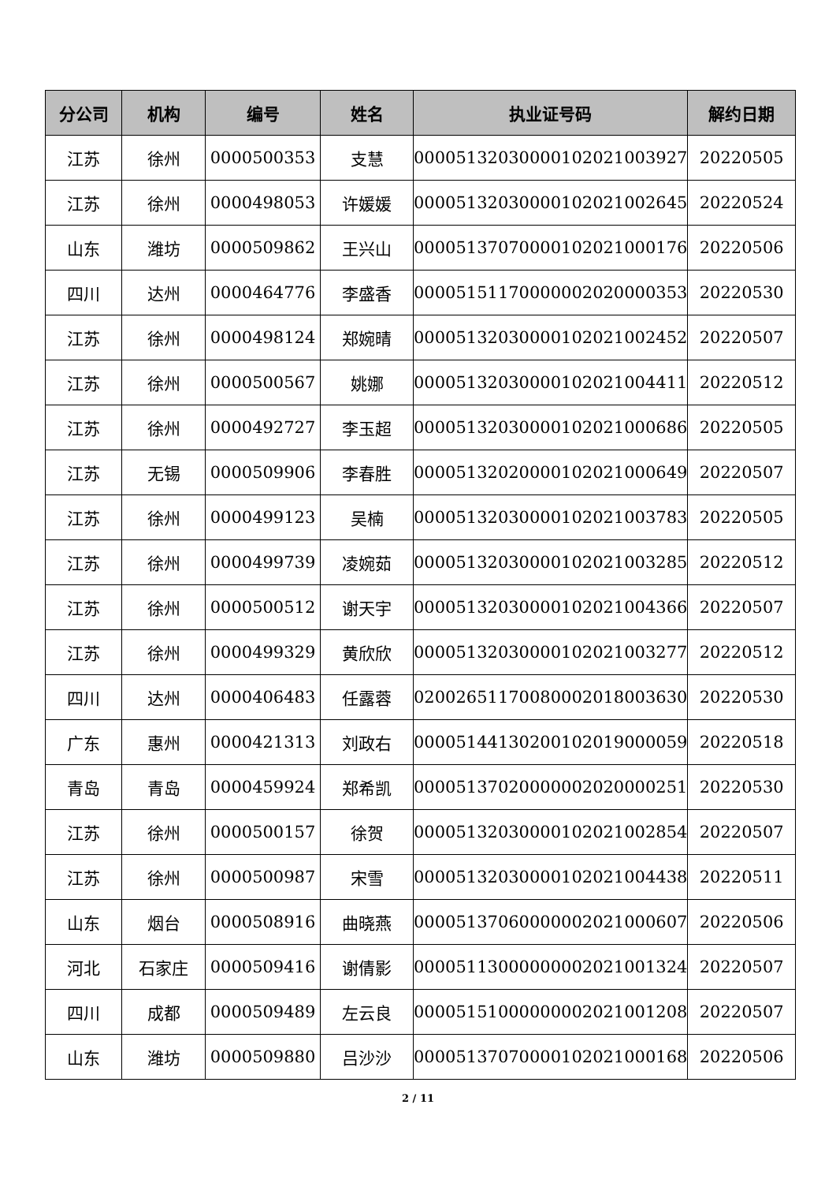| 分公司 | 机构 | 编号 | 姓名 | 执业证号码 | 解约日期 |
| --- | --- | --- | --- | --- | --- |
| 江苏 | 徐州 | 0000500353 | 支慧 | 00005132030000102021003927 | 20220505 |
| 江苏 | 徐州 | 0000498053 | 许媛媛 | 00005132030000102021002645 | 20220524 |
| 山东 | 潍坊 | 0000509862 | 王兴山 | 00005137070000102021000176 | 20220506 |
| 四川 | 达州 | 0000464776 | 李盛香 | 00005151170000002020000353 | 20220530 |
| 江苏 | 徐州 | 0000498124 | 郑婉晴 | 00005132030000102021002452 | 20220507 |
| 江苏 | 徐州 | 0000500567 | 姚娜 | 00005132030000102021004411 | 20220512 |
| 江苏 | 徐州 | 0000492727 | 李玉超 | 00005132030000102021000686 | 20220505 |
| 江苏 | 无锡 | 0000509906 | 李春胜 | 00005132020000102021000649 | 20220507 |
| 江苏 | 徐州 | 0000499123 | 吴楠 | 00005132030000102021003783 | 20220505 |
| 江苏 | 徐州 | 0000499739 | 凌婉茹 | 00005132030000102021003285 | 20220512 |
| 江苏 | 徐州 | 0000500512 | 谢天宇 | 00005132030000102021004366 | 20220507 |
| 江苏 | 徐州 | 0000499329 | 黄欣欣 | 00005132030000102021003277 | 20220512 |
| 四川 | 达州 | 0000406483 | 任露蓉 | 02002651170080002018003630 | 20220530 |
| 广东 | 惠州 | 0000421313 | 刘政右 | 00005144130200102019000059 | 20220518 |
| 青岛 | 青岛 | 0000459924 | 郑希凯 | 00005137020000002020000251 | 20220530 |
| 江苏 | 徐州 | 0000500157 | 徐贺 | 00005132030000102021002854 | 20220507 |
| 江苏 | 徐州 | 0000500987 | 宋雪 | 00005132030000102021004438 | 20220511 |
| 山东 | 烟台 | 0000508916 | 曲晓燕 | 00005137060000002021000607 | 20220506 |
| 河北 | 石家庄 | 0000509416 | 谢倩影 | 00005113000000002021001324 | 20220507 |
| 四川 | 成都 | 0000509489 | 左云良 | 00005151000000002021001208 | 20220507 |
| 山东 | 潍坊 | 0000509880 | 吕沙沙 | 00005137070000102021000168 | 20220506 |
2 / 11